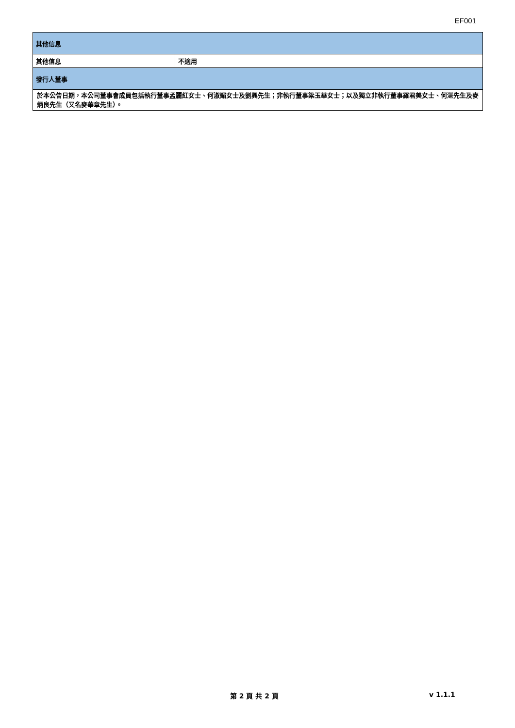EF001
| 其他信息 | |
| 其他信息 | 不適用 |
| 發行人董事 | |
| 於本公告日期，本公司董事會成員包括執行董事孟麗紅女士、何淑媚女士及劉興先生；非執行董事梁玉華女士；以及獨立非執行董事羅君美女士、何湛先生及麥炳良先生（又名麥華章先生）。 | |
第 2 頁 共 2 頁 v 1.1.1